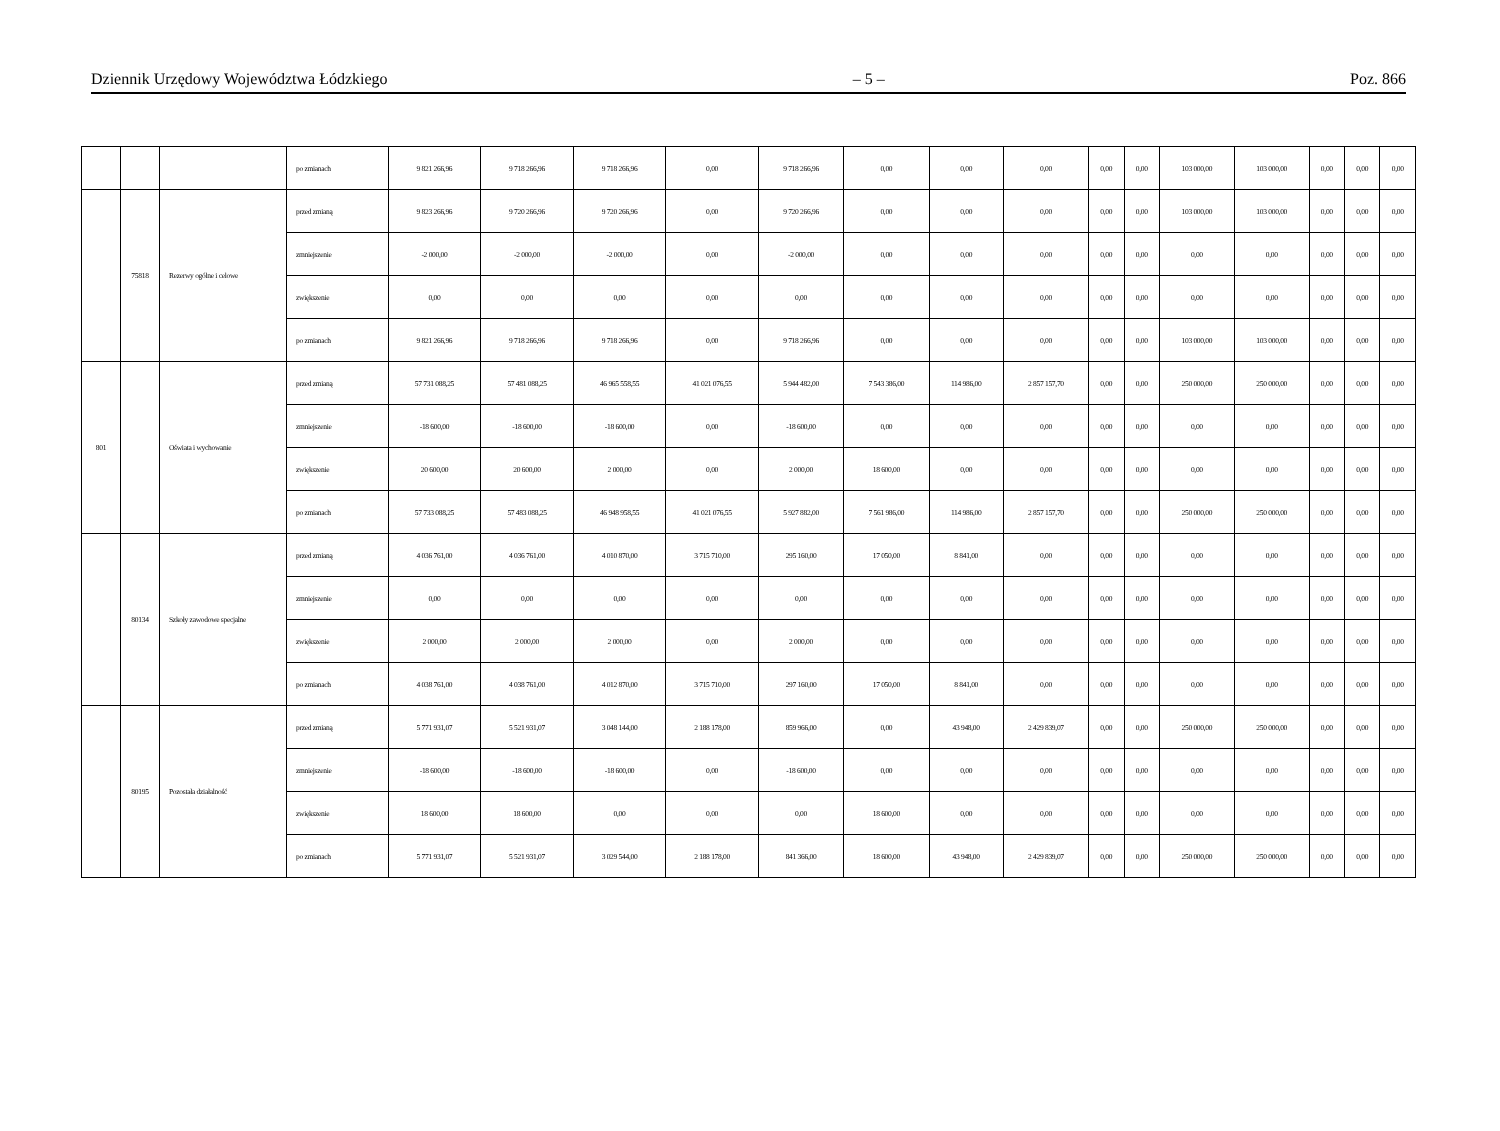Dziennik Urzędowy Województwa Łódzkiego – 5 – Poz. 866
| | | | po zmianach | 9 821 266,96 | 9 718 266,96 | 9 718 266,96 | 0,00 | 9 718 266,96 | 0,00 | 0,00 | 0,00 | 0,00 | 0,00 | 103 000,00 | 103 000,00 | 0,00 | 0,00 | 0,00 |
| | 75818 | Rezerwy ogólne i celowe | przed zmianą | 9 823 266,96 | 9 720 266,96 | 9 720 266,96 | 0,00 | 9 720 266,96 | 0,00 | 0,00 | 0,00 | 0,00 | 0,00 | 103 000,00 | 103 000,00 | 0,00 | 0,00 | 0,00 |
| | | | zmniejszenie | -2 000,00 | -2 000,00 | -2 000,00 | 0,00 | -2 000,00 | 0,00 | 0,00 | 0,00 | 0,00 | 0,00 | 0,00 | 0,00 | 0,00 | 0,00 | 0,00 |
| | | | zwiększenie | 0,00 | 0,00 | 0,00 | 0,00 | 0,00 | 0,00 | 0,00 | 0,00 | 0,00 | 0,00 | 0,00 | 0,00 | 0,00 | 0,00 | 0,00 |
| | | | po zmianach | 9 821 266,96 | 9 718 266,96 | 9 718 266,96 | 0,00 | 9 718 266,96 | 0,00 | 0,00 | 0,00 | 0,00 | 0,00 | 103 000,00 | 103 000,00 | 0,00 | 0,00 | 0,00 |
| 801 | | Oświata i wychowanie | przed zmianą | 57 731 088,25 | 57 481 088,25 | 46 965 558,55 | 41 021 076,55 | 5 944 482,00 | 7 543 386,00 | 114 986,00 | 2 857 157,70 | 0,00 | 0,00 | 250 000,00 | 250 000,00 | 0,00 | 0,00 | 0,00 |
| | | | zmniejszenie | -18 600,00 | -18 600,00 | -18 600,00 | 0,00 | -18 600,00 | 0,00 | 0,00 | 0,00 | 0,00 | 0,00 | 0,00 | 0,00 | 0,00 | 0,00 | 0,00 |
| | | | zwiększenie | 20 600,00 | 20 600,00 | 2 000,00 | 0,00 | 2 000,00 | 18 600,00 | 0,00 | 0,00 | 0,00 | 0,00 | 0,00 | 0,00 | 0,00 | 0,00 | 0,00 |
| | | | po zmianach | 57 733 088,25 | 57 483 088,25 | 46 948 958,55 | 41 021 076,55 | 5 927 882,00 | 7 561 986,00 | 114 986,00 | 2 857 157,70 | 0,00 | 0,00 | 250 000,00 | 250 000,00 | 0,00 | 0,00 | 0,00 |
| | 80134 | Szkoły zawodowe specjalne | przed zmianą | 4 036 761,00 | 4 036 761,00 | 4 010 870,00 | 3 715 710,00 | 295 160,00 | 17 050,00 | 8 841,00 | 0,00 | 0,00 | 0,00 | 0,00 | 0,00 | 0,00 | 0,00 | 0,00 |
| | | | zmniejszenie | 0,00 | 0,00 | 0,00 | 0,00 | 0,00 | 0,00 | 0,00 | 0,00 | 0,00 | 0,00 | 0,00 | 0,00 | 0,00 | 0,00 | 0,00 |
| | | | zwiększenie | 2 000,00 | 2 000,00 | 2 000,00 | 0,00 | 2 000,00 | 0,00 | 0,00 | 0,00 | 0,00 | 0,00 | 0,00 | 0,00 | 0,00 | 0,00 | 0,00 |
| | | | po zmianach | 4 038 761,00 | 4 038 761,00 | 4 012 870,00 | 3 715 710,00 | 297 160,00 | 17 050,00 | 8 841,00 | 0,00 | 0,00 | 0,00 | 0,00 | 0,00 | 0,00 | 0,00 | 0,00 |
| | 80195 | Pozostała działalność | przed zmianą | 5 771 931,07 | 5 521 931,07 | 3 048 144,00 | 2 188 178,00 | 859 966,00 | 0,00 | 43 948,00 | 2 429 839,07 | 0,00 | 0,00 | 250 000,00 | 250 000,00 | 0,00 | 0,00 | 0,00 |
| | | | zmniejszenie | -18 600,00 | -18 600,00 | -18 600,00 | 0,00 | -18 600,00 | 0,00 | 0,00 | 0,00 | 0,00 | 0,00 | 0,00 | 0,00 | 0,00 | 0,00 | 0,00 |
| | | | zwiększenie | 18 600,00 | 18 600,00 | 0,00 | 0,00 | 0,00 | 18 600,00 | 0,00 | 0,00 | 0,00 | 0,00 | 0,00 | 0,00 | 0,00 | 0,00 | 0,00 |
| | | | po zmianach | 5 771 931,07 | 5 521 931,07 | 3 029 544,00 | 2 188 178,00 | 841 366,00 | 18 600,00 | 43 948,00 | 2 429 839,07 | 0,00 | 0,00 | 250 000,00 | 250 000,00 | 0,00 | 0,00 | 0,00 |